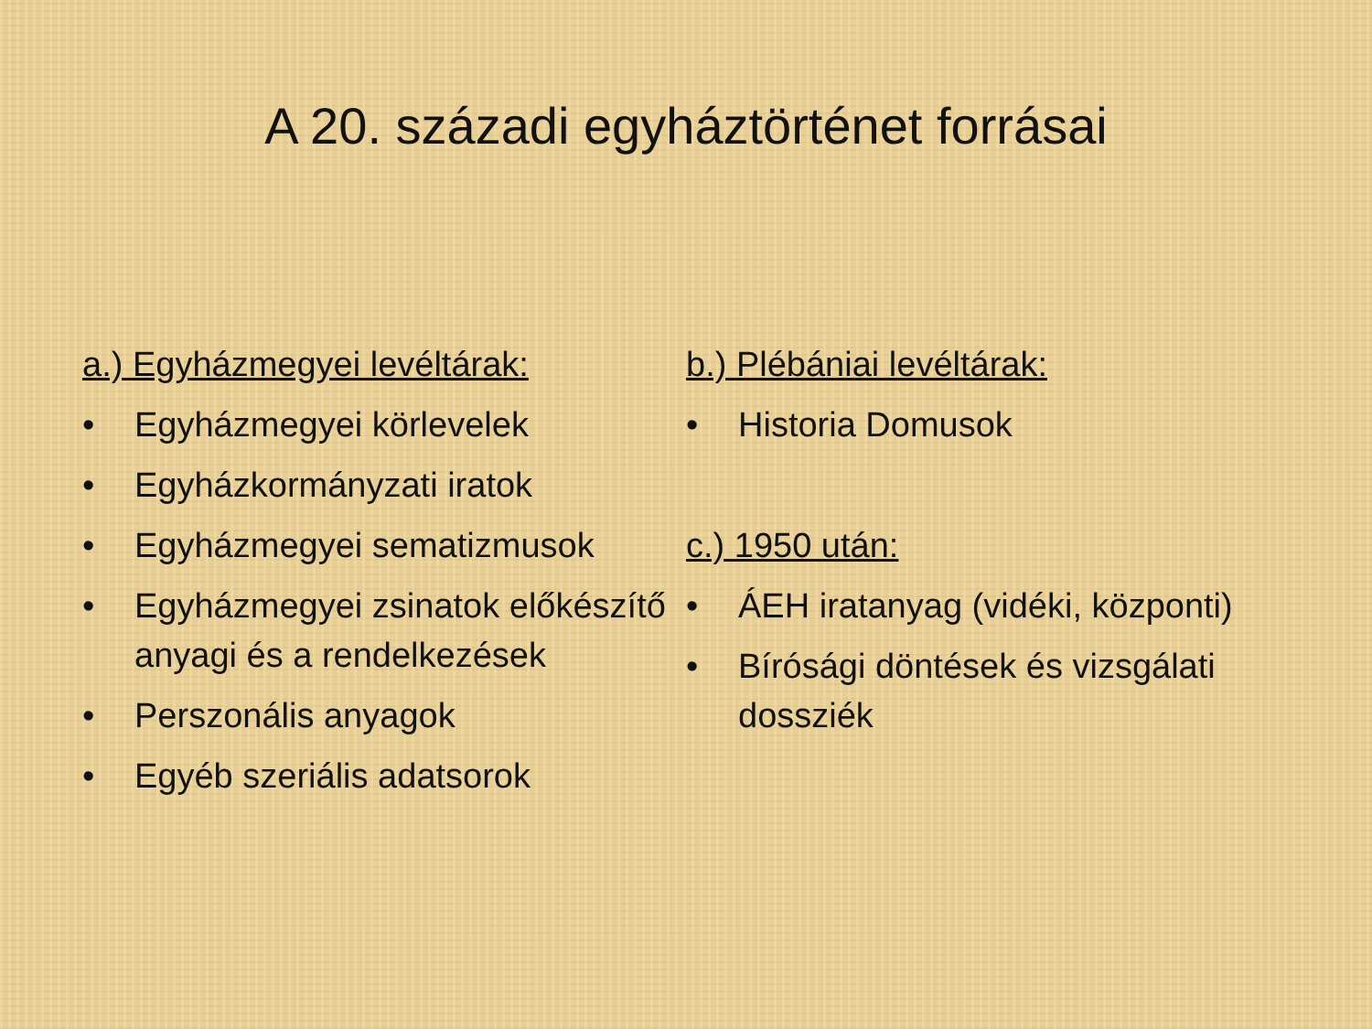A 20. századi egyháztörténet forrásai
a.) Egyházmegyei levéltárak:
• Egyházmegyei körlevelek
• Egyházkormányzati iratok
• Egyházmegyei sematizmusok
• Egyházmegyei zsinatok előkészítő anyagi és a rendelkezések
• Perszonális anyagok
• Egyéb szeriális adatsorok
b.) Plébániai levéltárak:
• Historia Domusok
c.) 1950 után:
• ÁEH iratanyag (vidéki, központi)
• Bírósági döntések és vizsgálati dossziék